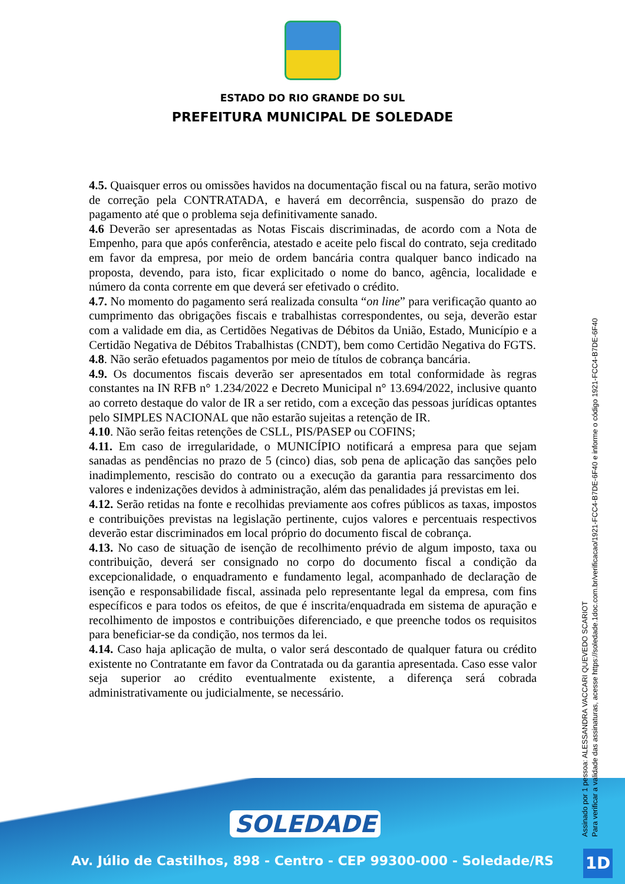ESTADO DO RIO GRANDE DO SUL
PREFEITURA MUNICIPAL DE SOLEDADE
4.5. Quaisquer erros ou omissões havidos na documentação fiscal ou na fatura, serão motivo de correção pela CONTRATADA, e haverá em decorrência, suspensão do prazo de pagamento até que o problema seja definitivamente sanado.
4.6 Deverão ser apresentadas as Notas Fiscais discriminadas, de acordo com a Nota de Empenho, para que após conferência, atestado e aceite pelo fiscal do contrato, seja creditado em favor da empresa, por meio de ordem bancária contra qualquer banco indicado na proposta, devendo, para isto, ficar explicitado o nome do banco, agência, localidade e número da conta corrente em que deverá ser efetivado o crédito.
4.7. No momento do pagamento será realizada consulta “on line” para verificação quanto ao cumprimento das obrigações fiscais e trabalhistas correspondentes, ou seja, deverão estar com a validade em dia, as Certidões Negativas de Débitos da União, Estado, Município e a Certidão Negativa de Débitos Trabalhistas (CNDT), bem como Certidão Negativa do FGTS.
4.8. Não serão efetuados pagamentos por meio de títulos de cobrança bancária.
4.9. Os documentos fiscais deverão ser apresentados em total conformidade às regras constantes na IN RFB n° 1.234/2022 e Decreto Municipal n° 13.694/2022, inclusive quanto ao correto destaque do valor de IR a ser retido, com a exceção das pessoas jurídicas optantes pelo SIMPLES NACIONAL que não estarão sujeitas a retenção de IR.
4.10. Não serão feitas retenções de CSLL, PIS/PASEP ou COFINS;
4.11. Em caso de irregularidade, o MUNICÍPIO notificará a empresa para que sejam sanadas as pendências no prazo de 5 (cinco) dias, sob pena de aplicação das sanções pelo inadimplemento, rescisão do contrato ou a execução da garantia para ressarcimento dos valores e indenizações devidos à administração, além das penalidades já previstas em lei.
4.12. Serão retidas na fonte e recolhidas previamente aos cofres públicos as taxas, impostos e contribuições previstas na legislação pertinente, cujos valores e percentuais respectivos deverão estar discriminados em local próprio do documento fiscal de cobrança.
4.13. No caso de situação de isenção de recolhimento prévio de algum imposto, taxa ou contribuição, deverá ser consignado no corpo do documento fiscal a condição da excepcionalidade, o enquadramento e fundamento legal, acompanhado de declaração de isenção e responsabilidade fiscal, assinada pelo representante legal da empresa, com fins específicos e para todos os efeitos, de que é inscrita/enquadrada em sistema de apuração e recolhimento de impostos e contribuições diferenciado, e que preenche todos os requisitos para beneficiar-se da condição, nos termos da lei.
4.14. Caso haja aplicação de multa, o valor será descontado de qualquer fatura ou crédito existente no Contratante em favor da Contratada ou da garantia apresentada. Caso esse valor seja superior ao crédito eventualmente existente, a diferença será cobrada administrativamente ou judicialmente, se necessário.
SOLEDADE
Av. Júlio de Castilhos, 898 - Centro - CEP 99300-000 - Soledade/RS
Assinado por 1 pessoa: ALESSANDRA VACCARI QUEVEDO SCARIOT
Para verificar a validade das assinaturas, acesse https://soledade.1doc.com.br/verificacao/1921-FCC4-B7DE-6F40 e informe o código 1921-FCC4-B7DE-6F40
1D